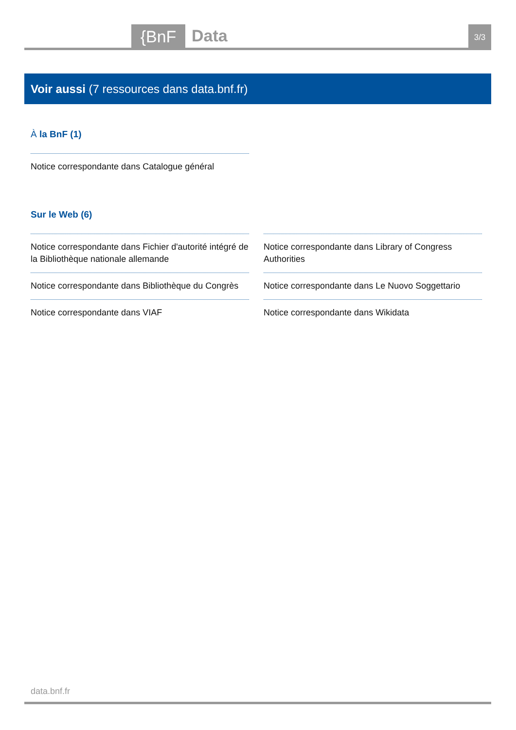{BnF Data 3/3
Voir aussi (7 ressources dans data.bnf.fr)
À la BnF (1)
Notice correspondante dans Catalogue général
Sur le Web (6)
Notice correspondante dans Fichier d'autorité intégré de la Bibliothèque nationale allemande
Notice correspondante dans Bibliothèque du Congrès
Notice correspondante dans VIAF
Notice correspondante dans Library of Congress Authorities
Notice correspondante dans Le Nuovo Soggettario
Notice correspondante dans Wikidata
data.bnf.fr